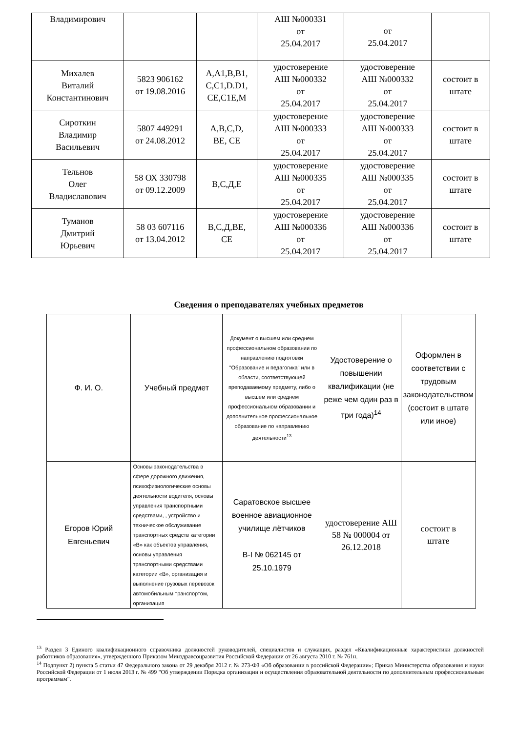| Владимирович | | | АШ №000331 от 25.04.2017 | от 25.04.2017 | |
| Михалев Виталий Константинович | 5823 906162 от 19.08.2016 | A,A1,B,B1, C,C1,D.D1, CE,C1E,M | удостоверение АШ №000332 от 25.04.2017 | удостоверение АШ №000332 от 25.04.2017 | состоит в штате |
| Сироткин Владимир Васильевич | 5807 449291 от 24.08.2012 | A,B,C,D, BE, CE | удостоверение АШ №000333 от 25.04.2017 | удостоверение АШ №000333 от 25.04.2017 | состоит в штате |
| Тельнов Олег Владиславович | 58 ОХ 330798 от 09.12.2009 | В,С,Д,Е | удостоверение АШ №000335 от 25.04.2017 | удостоверение АШ №000335 от 25.04.2017 | состоит в штате |
| Туманов Дмитрий Юрьевич | 58 03 607116 от 13.04.2012 | В,С,Д,ВЕ, СЕ | удостоверение АШ №000336 от 25.04.2017 | удостоверение АШ №000336 от 25.04.2017 | состоит в штате |
Сведения о преподавателях учебных предметов
| Ф. И. О. | Учебный предмет | Документ о высшем или среднем профессиональном образовании по направлению подготовки "Образование и педагогика" или в области, соответствующей преподаваемому предмету, либо о высшем или среднем профессиональном образовании и дополнительное профессиональное образование по направлению деятельности<sup>13</sup> | Удостоверение о повышении квалификации (не реже чем один раз в три года)<sup>14</sup> | Оформлен в соответствии с трудовым законодательством (состоит в штате или иное) |
| Егоров Юрий Евгеньевич | Основы законодательства в сфере дорожного движения, психофизиологические основы деятельности водителя, основы управления транспортными средствами, , устройство и техническое обслуживание транспортных средств категории «В» как объектов управления, основы управления транспортными средствами категории «В», организация и выполнение грузовых перевозок автомобильным транспортом, организация | Саратовское высшее военное авиационное училище лётчиков В-I № 062145 от 25.10.1979 | удостоверение АШ 58 № 000004 от 26.12.2018 | состоит в штате |
<sup>13</sup> Раздел 3 Единого квалификационного справочника должностей руководителей, специалистов и служащих, раздел «Квалификационные характеристики должностей работников образования», утвержденного Приказом Минздравсоцразвития Российской Федерации от 26 августа 2010 г. № 761н.
<sup>14</sup> Подпункт 2) пункта 5 статьи 47 Федерального закона от 29 декабря 2012 г. № 273-ФЗ «Об образовании в российской Федерации»; Приказ Министерства образования и науки Российской Федерации от 1 июля 2013 г. № 499 "Об утверждении Порядка организации и осуществления образовательной деятельности по дополнительным профессиональным программам".